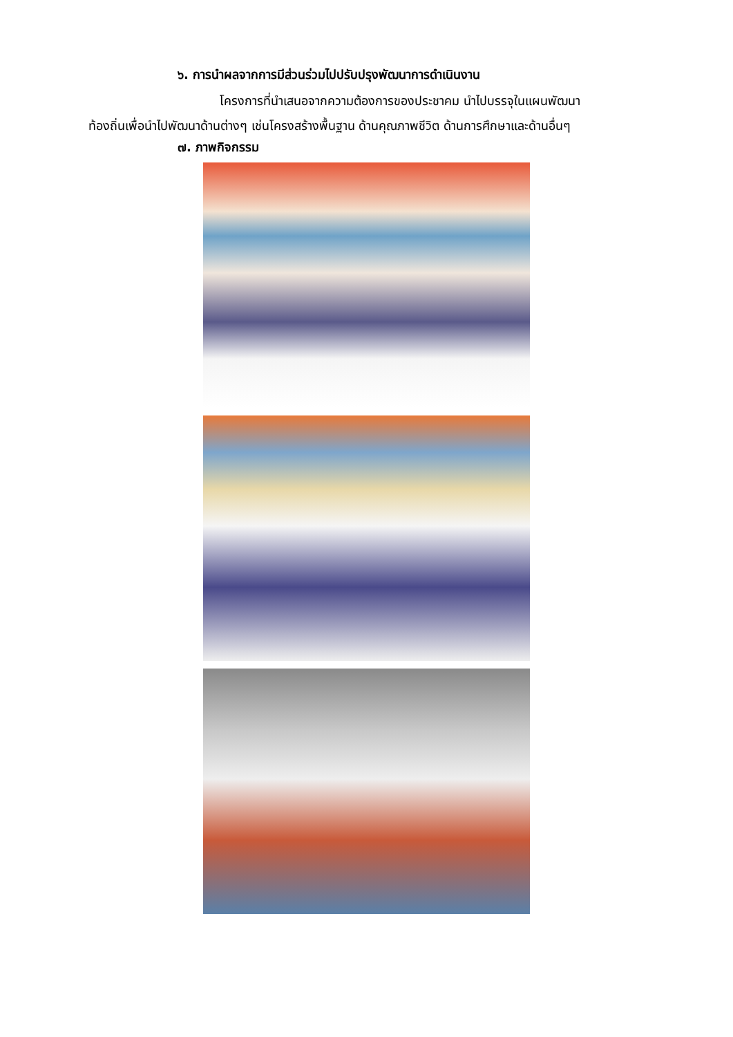๖. การนำผลจากการมีส่วนร่วมไปปรับปรุงพัฒนาการดำเนินงาน
โครงการที่นำเสนอจากความต้องการของประชาคม นำไปบรรจุในแผนพัฒนา
ท้องถิ่นเพื่อนำไปพัฒนาด้านต่างๆ เช่นโครงสร้างพื้นฐาน ด้านคุณภาพชีวิต ด้านการศึกษาและด้านอื่นๆ
๗. ภาพกิจกรรม